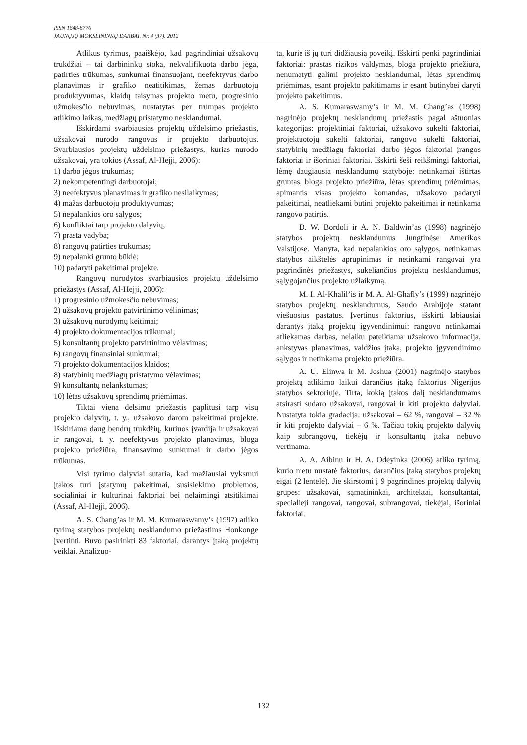ISSN 1648-8776
JAUNŲJŲ MOKSLININKŲ DARBAI. Nr. 4 (37). 2012
Atlikus tyrimus, paaiškėjo, kad pagrindiniai užsakovų trukdžiai – tai darbininkų stoka, nekvalifikuota darbo jėga, patirties trūkumas, sunkumai finansuojant, neefektyvus darbo planavimas ir grafiko neatitikimas, žemas darbuotojų produktyvumas, klaidų taisymas projekto metu, progresinio užmokesčio nebuvimas, nustatytas per trumpas projekto atlikimo laikas, medžiagų pristatymo nesklandumai.
Išskirdami svarbiausias projektų uždelsimo priežastis, užsakovai nurodo rangovus ir projekto darbuotojus. Svarbiausios projektų uždelsimo priežastys, kurias nurodo užsakovai, yra tokios (Assaf, Al-Hejji, 2006):
1) darbo jėgos trūkumas;
2) nekompetentingi darbuotojai;
3) neefektyvus planavimas ir grafiko nesilaikymas;
4) mažas darbuotojų produktyvumas;
5) nepalankios oro sąlygos;
6) konfliktai tarp projekto dalyvių;
7) prasta vadyba;
8) rangovų patirties trūkumas;
9) nepalanki grunto būklė;
10) padaryti pakeitimai projekte.
Rangovų nurodytos svarbiausios projektų uždelsimo priežastys (Assaf, Al-Hejji, 2006):
1) progresinio užmokesčio nebuvimas;
2) užsakovų projekto patvirtinimo vėlinimas;
3) užsakovų nurodymų keitimai;
4) projekto dokumentacijos trūkumai;
5) konsultantų projekto patvirtinimo vėlavimas;
6) rangovų finansiniai sunkumai;
7) projekto dokumentacijos klaidos;
8) statybinių medžiagų pristatymo vėlavimas;
9) konsultantų nelankstumas;
10) lėtas užsakovų sprendimų priėmimas.
Tiktai viena delsimo priežastis paplitusi tarp visų projekto dalyvių, t. y., užsakovo darom pakeitimai projekte. Išskiriama daug bendrų trukdžių, kuriuos įvardija ir užsakovai ir rangovai, t. y. neefektyvus projekto planavimas, bloga projekto priežiūra, finansavimo sunkumai ir darbo jėgos trūkumas.
Visi tyrimo dalyviai sutaria, kad mažiausiai vyksmui įtakos turi įstatymų pakeitimai, susisiekimo problemos, socialiniai ir kultūrinai faktoriai bei nelaimingi atsitikimai (Assaf, Al-Hejji, 2006).
A. S. Chang’as ir M. M. Kumaraswamy’s (1997) atliko tyrimą statybos projektų nesklandumo priežastims Honkonge įvertinti. Buvo pasirinkti 83 faktoriai, darantys įtaką projektų veiklai. Analizuo-
ta, kurie iš jų turi didžiausią poveikį. Išskirti penki pagrindiniai faktoriai: prastas rizikos valdymas, bloga projekto priežiūra, nenumatyti galimi projekto nesklandumai, lėtas sprendimų priėmimas, esant projekto pakitimams ir esant būtinybei daryti projekto pakeitimus.
A. S. Kumaraswamy’s ir M. M. Chang’as (1998) nagrinėjo projektų nesklandumų priežastis pagal aštuonias kategorijas: projektiniai faktoriai, užsakovo sukelti faktoriai, projektuotojų sukelti faktoriai, rangovo sukelti faktoriai, statybinių medžiagų faktoriai, darbo jėgos faktoriai įrangos faktoriai ir išoriniai faktoriai. Išskirti šeši reikšmingi faktoriai, lėmę daugiausia nesklandumų statyboje: netinkamai ištirtas gruntas, bloga projekto priežiūra, lėtas sprendimų priėmimas, apimantis visas projekto komandas, užsakovo padaryti pakeitimai, neatliekami būtini projekto pakeitimai ir netinkama rangovo patirtis.
D. W. Bordoli ir A. N. Baldwin’as (1998) nagrinėjo statybos projektų nesklandumus Jungtinėse Amerikos Valstijose. Manyta, kad nepalankios oro sąlygos, netinkamas statybos aikštelės aprūpinimas ir netinkami rangovai yra pagrindinės priežastys, sukeliančios projektų nesklandumus, sąlygojančius projekto užlaikymą.
M. I. Al-Khalil’is ir M. A. Al-Ghafly’s (1999) nagrinėjo statybos projektų nesklandumus, Saudo Arabijoje statant viešuosius pastatus. Įvertinus faktorius, išskirti labiausiai darantys įtaką projektų įgyvendinimui: rangovo netinkamai atliekamas darbas, nelaiku pateikiama užsakovo informacija, ankstyvas planavimas, valdžios įtaka, projekto įgyvendinimo sąlygos ir netinkama projekto priežiūra.
A. U. Elinwa ir M. Joshua (2001) nagrinėjo statybos projektų atlikimo laikui darančius įtaką faktorius Nigerijos statybos sektoriuje. Tirta, kokią įtakos dalį nesklandumams atsirasti sudaro užsakovai, rangovai ir kiti projekto dalyviai. Nustatyta tokia gradacija: užsakovai – 62 %, rangovai – 32 % ir kiti projekto dalyviai – 6 %. Tačiau tokių projekto dalyvių kaip subrangovų, tiekėjų ir konsultantų įtaka nebuvo vertinama.
A. A. Aibinu ir H. A. Odeyinka (2006) atliko tyrimą, kurio metu nustatė faktorius, darančius įtaką statybos projektų eigai (2 lentelė). Jie skirstomi į 9 pagrindines projektų dalyvių grupes: užsakovai, sąmatininkai, architektai, konsultantai, specialieji rangovai, rangovai, subrangovai, tiekėjai, išoriniai faktoriai.
132